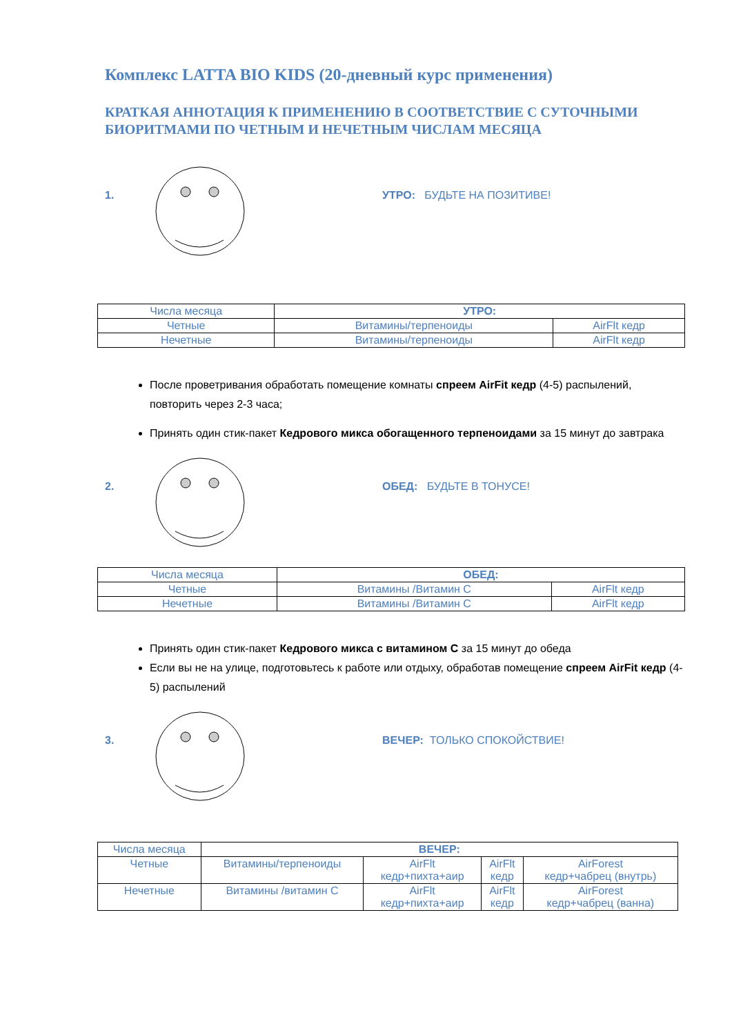Комплекс LATTA BIO KIDS (20-дневный курс применения)
КРАТКАЯ АННОТАЦИЯ К ПРИМЕНЕНИЮ В СООТВЕТСТВИЕ С СУТОЧНЫМИ БИОРИТМАМИ ПО ЧЕТНЫМ И НЕЧЕТНЫМ ЧИСЛАМ МЕСЯЦА
1. УТРО: БУДЬТЕ НА ПОЗИТИВЕ!
| Числа месяца | УТРО: | |
| Четные | Витамины/терпеноиды | AirFlt кедр |
| Нечетные | Витамины/терпеноиды | AirFlt кедр |
После проветривания обработать помещение комнаты спреем AirFit кедр (4-5) распылений, повторить через 2-3 часа;
Принять один стик-пакет Кедрового микса обогащенного терпеноидами за 15 минут до завтрака
2. ОБЕД: БУДЬТЕ В ТОНУСЕ!
| Числа месяца | ОБЕД: | |
| Четные | Витамины /Витамин С | AirFlt кедр |
| Нечетные | Витамины /Витамин С | AirFlt кедр |
Принять один стик-пакет Кедрового микса с витамином С за 15 минут до обеда
Если вы не на улице, подготовьтесь к работе или отдыху, обработав помещение спреем AirFit кедр (4-5) распылений
3. ВЕЧЕР: ТОЛЬКО СПОКОЙСТВИЕ!
| Числа месяца | ВЕЧЕР: | | | |
| Четные | Витамины/терпеноиды | AirFlt кедр+пихта+аир | AirFlt кедр | AirForest кедр+чабрец (внутрь) |
| Нечетные | Витамины /витамин С | AirFlt кедр+пихта+аир | AirFlt кедр | AirForest кедр+чабрец (ванна) |